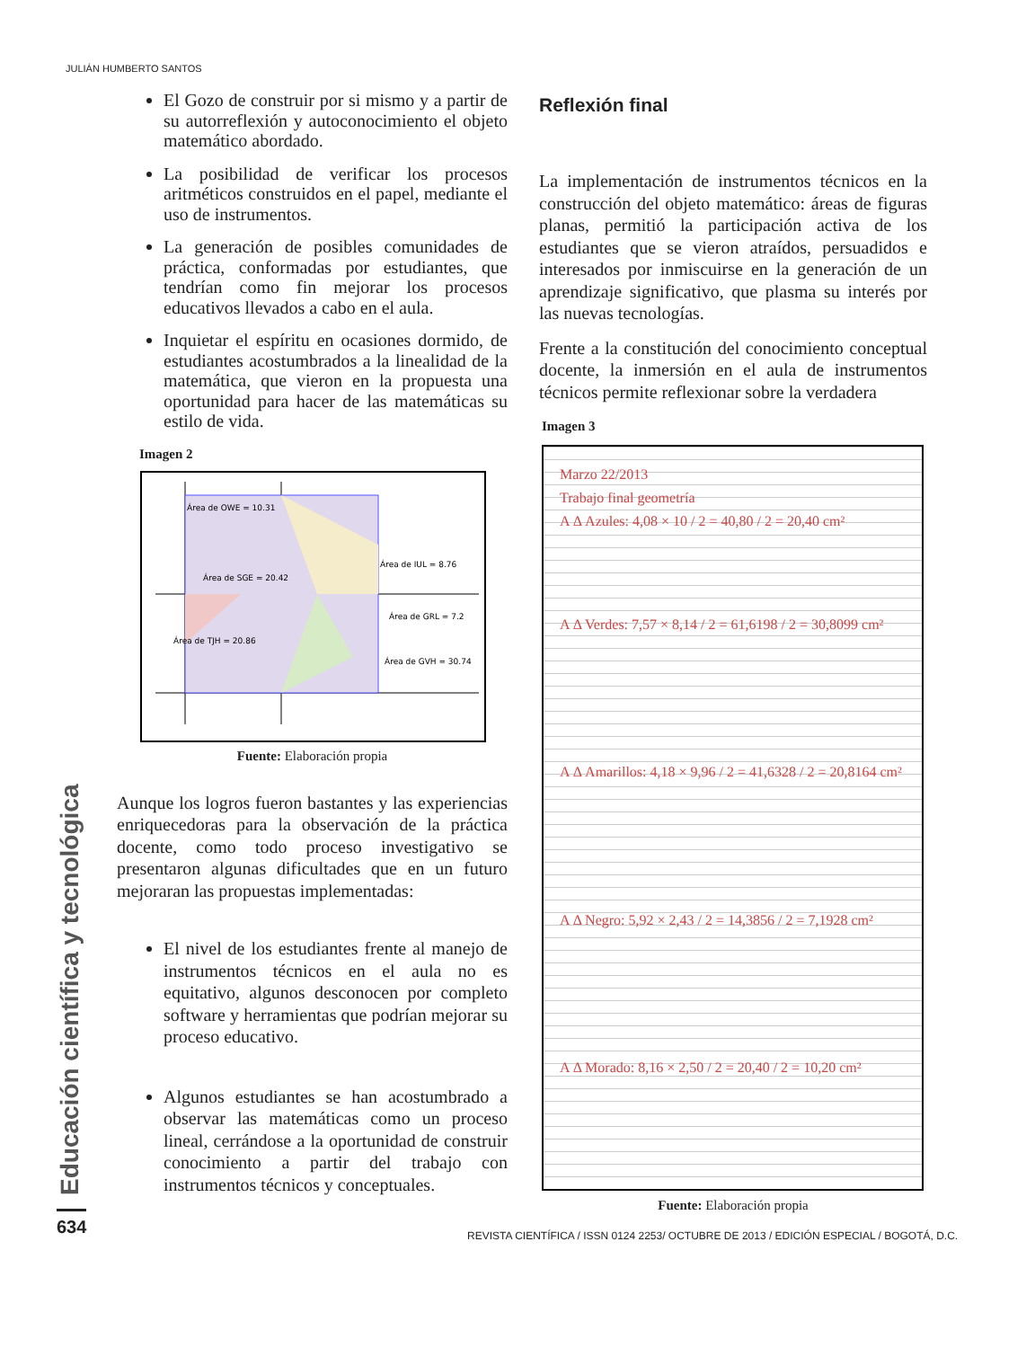JULIÁN HUMBERTO SANTOS
El Gozo de construir por si mismo y a partir de su autorreflexión y autoconocimiento el objeto matemático abordado.
La posibilidad de verificar los procesos aritméticos construidos en el papel, mediante el uso de instrumentos.
La generación de posibles comunidades de práctica, conformadas por estudiantes, que tendrían como fin mejorar los procesos educativos llevados a cabo en el aula.
Inquietar el espíritu en ocasiones dormido, de estudiantes acostumbrados a la linealidad de la matemática, que vieron en la propuesta una oportunidad para hacer de las matemáticas su estilo de vida.
Imagen 2
Área de OWE = 10.31
Área de IUL = 8.76
Área de SGE = 20.42
Área de GRL = 7.2
Área de TJH = 20.86
Área de GVH = 30.74
Fuente: Elaboración propia
Aunque los logros fueron bastantes y las experiencias enriquecedoras para la observación de la práctica docente, como todo proceso investigativo se presentaron algunas dificultades que en un futuro mejoraran las propuestas implementadas:
El nivel de los estudiantes frente al manejo de instrumentos técnicos en el aula no es equitativo, algunos desconocen por completo software y herramientas que podrían mejorar su proceso educativo.
Algunos estudiantes se han acostumbrado a observar las matemáticas como un proceso lineal, cerrándose a la oportunidad de construir conocimiento a partir del trabajo con instrumentos técnicos y conceptuales.
Reflexión final
La implementación de instrumentos técnicos en la construcción del objeto matemático: áreas de figuras planas, permitió la participación activa de los estudiantes que se vieron atraídos, persuadidos e interesados por inmiscuirse en la generación de un aprendizaje significativo, que plasma su interés por las nuevas tecnologías.
Frente a la constitución del conocimiento conceptual docente, la inmersión en el aula de instrumentos técnicos permite reflexionar sobre la verdadera
Imagen 3
Marzo 22/2013
Trabajo final geometría
A Δ Azules: 4,08 × 10 / 2 = 40,80 / 2 = 20,40 cm²
A Δ Verdes: 7,57 × 8,14 / 2 = 61,6198 / 2 = 30,8099 cm²
A Δ Amarillos: 4,18 × 9,96 / 2 = 41,6328 / 2 = 20,8164 cm²
A Δ Negro: 5,92 × 2,43 / 2 = 14,3856 / 2 = 7,1928 cm²
A Δ Morado: 8,16 × 2,50 / 2 = 20,40 / 2 = 10,20 cm²
Fuente: Elaboración propia
Educación científica y tecnológica
634
REVISTA CIENTÍFICA / ISSN 0124 2253/ OCTUBRE DE 2013 / EDICIÓN ESPECIAL / BOGOTÁ, D.C.